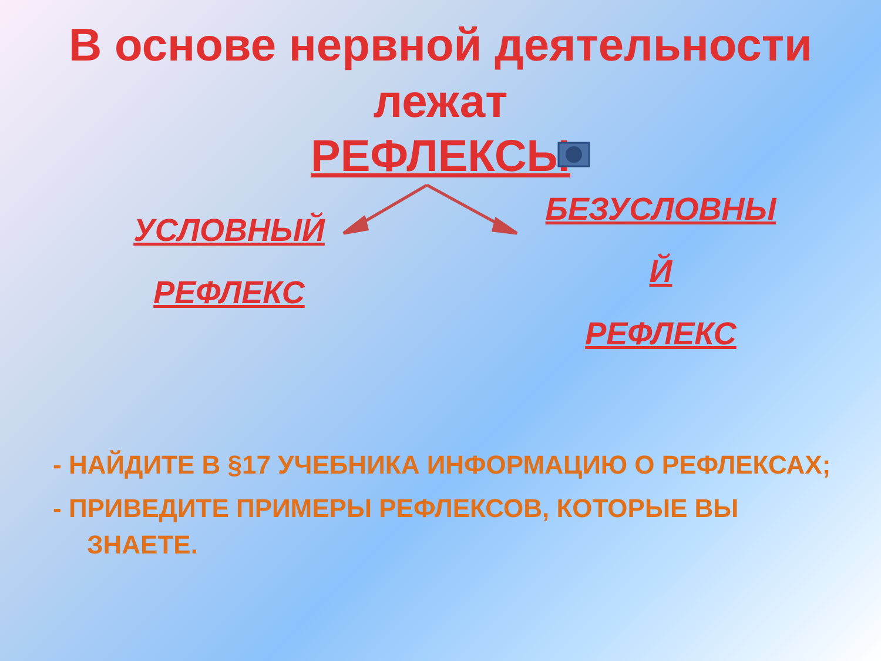В основе нервной деятельности лежат
РЕФЛЕКСЫ
УСЛОВНЫЙ
РЕФЛЕКС
БЕЗУСЛОВНЫ
Й
РЕФЛЕКС
- НАЙДИТЕ В §17 УЧЕБНИКА ИНФОРМАЦИЮ О РЕФЛЕКСАХ;
- ПРИВЕДИТЕ ПРИМЕРЫ РЕФЛЕКСОВ, КОТОРЫЕ ВЫ ЗНАЕТЕ.